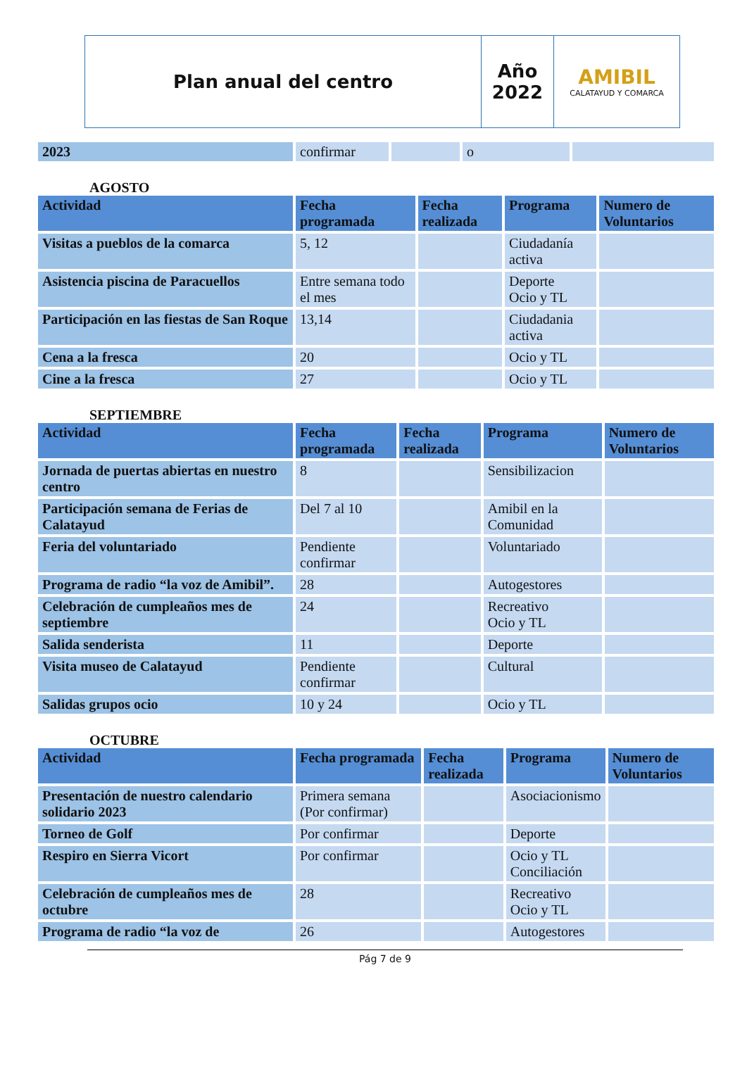| Plan anual del centro | Año 2022 | AMIBIL CALATAYUD Y COMARCA |
| 2023 | confirmar | | o | |
AGOSTO
| Actividad | Fecha programada | Fecha realizada | Programa | Numero de Voluntarios |
| --- | --- | --- | --- | --- |
| Visitas a pueblos de la comarca | 5, 12 | | Ciudadanía activa | |
| Asistencia piscina de Paracuellos | Entre semana todo el mes | | Deporte Ocio y TL | |
| Participación en las fiestas de San Roque | 13,14 | | Ciudadania activa | |
| Cena a la fresca | 20 | | Ocio y TL | |
| Cine a la fresca | 27 | | Ocio y TL | |
SEPTIEMBRE
| Actividad | Fecha programada | Fecha realizada | Programa | Numero de Voluntarios |
| --- | --- | --- | --- | --- |
| Jornada de puertas abiertas en nuestro centro | 8 | | Sensibilizacion | |
| Participación semana de Ferias de Calatayud | Del 7 al 10 | | Amibil en la Comunidad | |
| Feria del voluntariado | Pendiente confirmar | | Voluntariado | |
| Programa de radio “la voz de Amibil”. | 28 | | Autogestores | |
| Celebración de cumpleaños mes de septiembre | 24 | | Recreativo Ocio y TL | |
| Salida senderista | 11 | | Deporte | |
| Visita museo de Calatayud | Pendiente confirmar | | Cultural | |
| Salidas grupos ocio | 10 y 24 | | Ocio y TL | |
OCTUBRE
| Actividad | Fecha programada | Fecha realizada | Programa | Numero de Voluntarios |
| --- | --- | --- | --- | --- |
| Presentación de nuestro calendario solidario 2023 | Primera semana (Por confirmar) | | Asociacionismo | |
| Torneo de Golf | Por confirmar | | Deporte | |
| Respiro en Sierra Vicort | Por confirmar | | Ocio y TL Conciliación | |
| Celebración de cumpleaños mes de octubre | 28 | | Recreativo Ocio y TL | |
| Programa de radio “la voz de | 26 | | Autogestores | |
Pág 7 de 9